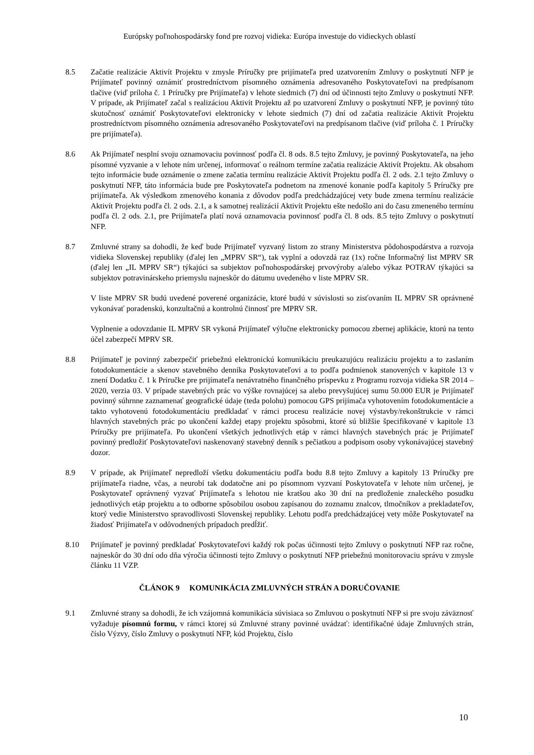Európsky poľnohospodársky fond pre rozvoj vidieka: Európa investuje do vidieckych oblastí
8.5 Začatie realizácie Aktivít Projektu v zmysle Príručky pre prijímateľa pred uzatvorením Zmluvy o poskytnutí NFP je Prijímateľ povinný oznámiť prostredníctvom písomného oznámenia adresovaného Poskytovateľovi na predpísanom tlačive (viď príloha č. 1 Príručky pre Prijímateľa) v lehote siedmich (7) dní od účinnosti tejto Zmluvy o poskytnutí NFP. V prípade, ak Prijímateľ začal s realizáciou Aktivít Projektu až po uzatvorení Zmluvy o poskytnutí NFP, je povinný túto skutočnosť oznámiť Poskytovateľovi elektronicky v lehote siedmich (7) dní od začatia realizácie Aktivít Projektu prostredníctvom písomného oznámenia adresovaného Poskytovateľovi na predpísanom tlačive (viď príloha č. 1 Príručky pre prijímateľa).
8.6 Ak Prijímateľ nesplní svoju oznamovaciu povinnosť podľa čl. 8 ods. 8.5 tejto Zmluvy, je povinný Poskytovateľa, na jeho písomné vyzvanie a v lehote ním určenej, informovať o reálnom termíne začatia realizácie Aktivít Projektu. Ak obsahom tejto informácie bude oznámenie o zmene začatia termínu realizácie Aktivít Projektu podľa čl. 2 ods. 2.1 tejto Zmluvy o poskytnutí NFP, táto informácia bude pre Poskytovateľa podnetom na zmenové konanie podľa kapitoly 5 Príručky pre prijímateľa. Ak výsledkom zmenového konania z dôvodov podľa predchádzajúcej vety bude zmena termínu realizácie Aktivít Projektu podľa čl. 2 ods. 2.1, a k samotnej realizácií Aktivít Projektu ešte nedošlo ani do času zmeneného termínu podľa čl. 2 ods. 2.1, pre Prijímateľa platí nová oznamovacia povinnosť podľa čl. 8 ods. 8.5 tejto Zmluvy o poskytnutí NFP.
8.7 Zmluvné strany sa dohodli, že keď bude Prijímateľ vyzvaný listom zo strany Ministerstva pôdohospodárstva a rozvoja vidieka Slovenskej republiky (ďalej len „MPRV SR“), tak vyplní a odovzdá raz (1x) ročne Informačný list MPRV SR (ďalej len „IL MPRV SR“) týkajúci sa subjektov poľnohospodárskej prvovýroby a/alebo výkaz POTRAV týkajúci sa subjektov potravinárskeho priemyslu najneskôr do dátumu uvedeného v liste MPRV SR.
V liste MPRV SR budú uvedené poverené organizácie, ktoré budú v súvislosti so zisťovaním IL MPRV SR oprávnené vykonávať poradenskú, konzultačnú a kontrolnú činnosť pre MPRV SR.
Vyplnenie a odovzdanie IL MPRV SR vykoná Prijímateľ výlučne elektronicky pomocou zbernej aplikácie, ktorú na tento účel zabezpečí MPRV SR.
8.8 Prijímateľ je povinný zabezpečiť priebežnú elektronickú komunikáciu preukazujúcu realizáciu projektu a to zaslaním fotodokumentácie a skenov stavebného denníka Poskytovateľovi a to podľa podmienok stanovených v kapitole 13 v znení Dodatku č. 1 k Príručke pre prijímateľa nenávratného finančného príspevku z Programu rozvoja vidieka SR 2014 – 2020, verzia 03. V prípade stavebných prác vo výške rovnajúcej sa alebo prevyšujúcej sumu 50.000 EUR je Prijímateľ povinný súhrnne zaznamenať geografické údaje (teda polohu) pomocou GPS prijímača vyhotovením fotodokumentácie a takto vyhotovenú fotodokumentáciu predkladať v rámci procesu realizácie novej výstavby/rekonštrukcie v rámci hlavných stavebných prác po ukončení každej etapy projektu spôsobmi, ktoré sú bližšie špecifikované v kapitole 13 Príručky pre prijímateľa. Po ukončení všetkých jednotlivých etáp v rámci hlavných stavebných prác je Prijímateľ povinný predložiť Poskytovateľovi naskenovaný stavebný denník s pečiatkou a podpisom osoby vykonávajúcej stavebný dozor.
8.9 V prípade, ak Prijímateľ nepredloží všetku dokumentáciu podľa bodu 8.8 tejto Zmluvy a kapitoly 13 Príručky pre prijímateľa riadne, včas, a neurobí tak dodatočne ani po písomnom vyzvaní Poskytovateľa v lehote ním určenej, je Poskytovateľ oprávnený vyzvať Prijímateľa s lehotou nie kratšou ako 30 dní na predloženie znaleckého posudku jednotlivých etáp projektu a to odborne spôsobilou osobou zapísanou do zoznamu znalcov, tlmočníkov a prekladateľov, ktorý vedie Ministerstvo spravodlivosti Slovenskej republiky. Lehotu podľa predchádzajúcej vety môže Poskytovateľ na žiadosť Prijímateľa v odôvodnených prípadoch predĺžiť.
8.10 Prijímateľ je povinný predkladať Poskytovateľovi každý rok počas účinnosti tejto Zmluvy o poskytnutí NFP raz ročne, najneskôr do 30 dní odo dňa výročia účinnosti tejto Zmluvy o poskytnutí NFP priebežnú monitorovaciu správu v zmysle článku 11 VZP.
ČLÁNOK 9 KOMUNIKÁCIA ZMLUVNÝCH STRÁN A DORUČOVANIE
9.1 Zmluvné strany sa dohodli, že ich vzájomná komunikácia súvisiaca so Zmluvou o poskytnutí NFP si pre svoju záväznosť vyžaduje písomnú formu, v rámci ktorej sú Zmluvné strany povinné uvádzať: identifikačné údaje Zmluvných strán, číslo Výzvy, číslo Zmluvy o poskytnutí NFP, kód Projektu, číslo
10